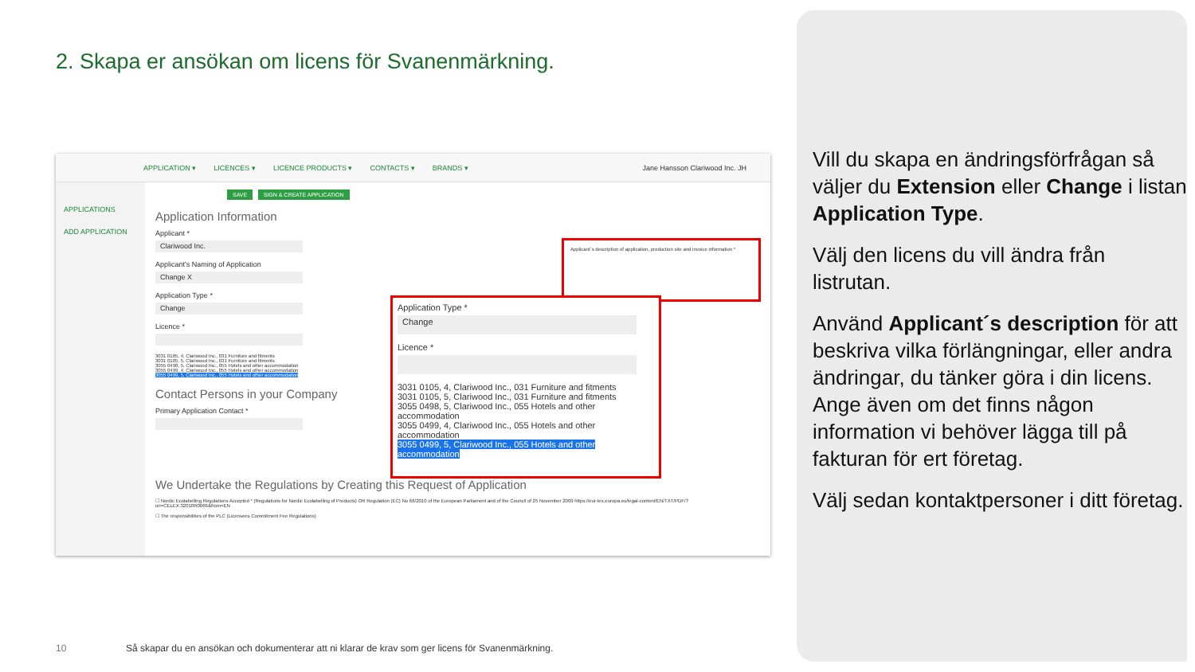2. Skapa er ansökan om licens för Svanenmärkning.
APPLICATION ▾ LICENCES ▾ LICENCE PRODUCTS ▾ CONTACTS ▾ BRANDS ▾ Jane Hansson Clariwood Inc. JH
APPLICATIONS
ADD APPLICATION
SAVE SIGN & CREATE APPLICATION
Application Information
Applicant *
Clariwood Inc.
Applicant's Naming of Application
Change X
Application Type *
Change
Licence *
3031 0105, 4, Clariwood Inc., 031 Furniture and fitments
3031 0105, 5, Clariwood Inc., 031 Furniture and fitments
3055 0498, 5, Clariwood Inc., 055 Hotels and other accommodation
3055 0499, 4, Clariwood Inc., 055 Hotels and other accommodation
3055 0499, 5, Clariwood Inc., 055 Hotels and other accommodation
Contact Persons in your Company
Primary Application Contact *
We Undertake the Regulations by Creating this Request of Application
☐ Nordic Ecolabelling Regulations Accepted * (Regulations for Nordic Ecolabelling of Products) OR Regulation (EC) No 66/2010 of the European Parliament and of the Council of 25 November 2009 https://eur-lex.europa.eu/legal-content/EN/TXT/PDF/?uri=CELEX:32010R0066&from=EN
☐ The responsibilities of the PLC (Licensees Commitment Fee Regulations)
Applicant´s description of application, production site and invoice information *
Application Type *
Change
Licence *
3031 0105, 4, Clariwood Inc., 031 Furniture and fitments
3031 0105, 5, Clariwood Inc., 031 Furniture and fitments
3055 0498, 5, Clariwood Inc., 055 Hotels and other accommodation
3055 0499, 4, Clariwood Inc., 055 Hotels and other accommodation
3055 0499, 5, Clariwood Inc., 055 Hotels and other accommodation
Vill du skapa en ändringsförfrågan så väljer du Extension eller Change i listan Application Type.
Välj den licens du vill ändra från listrutan.
Använd Applicant´s description för att beskriva vilka förlängningar, eller andra ändringar, du tänker göra i din licens. Ange även om det finns någon information vi behöver lägga till på fakturan för ert företag.
Välj sedan kontaktpersoner i ditt företag.
10
Så skapar du en ansökan och dokumenterar att ni klarar de krav som ger licens för Svanenmärkning.